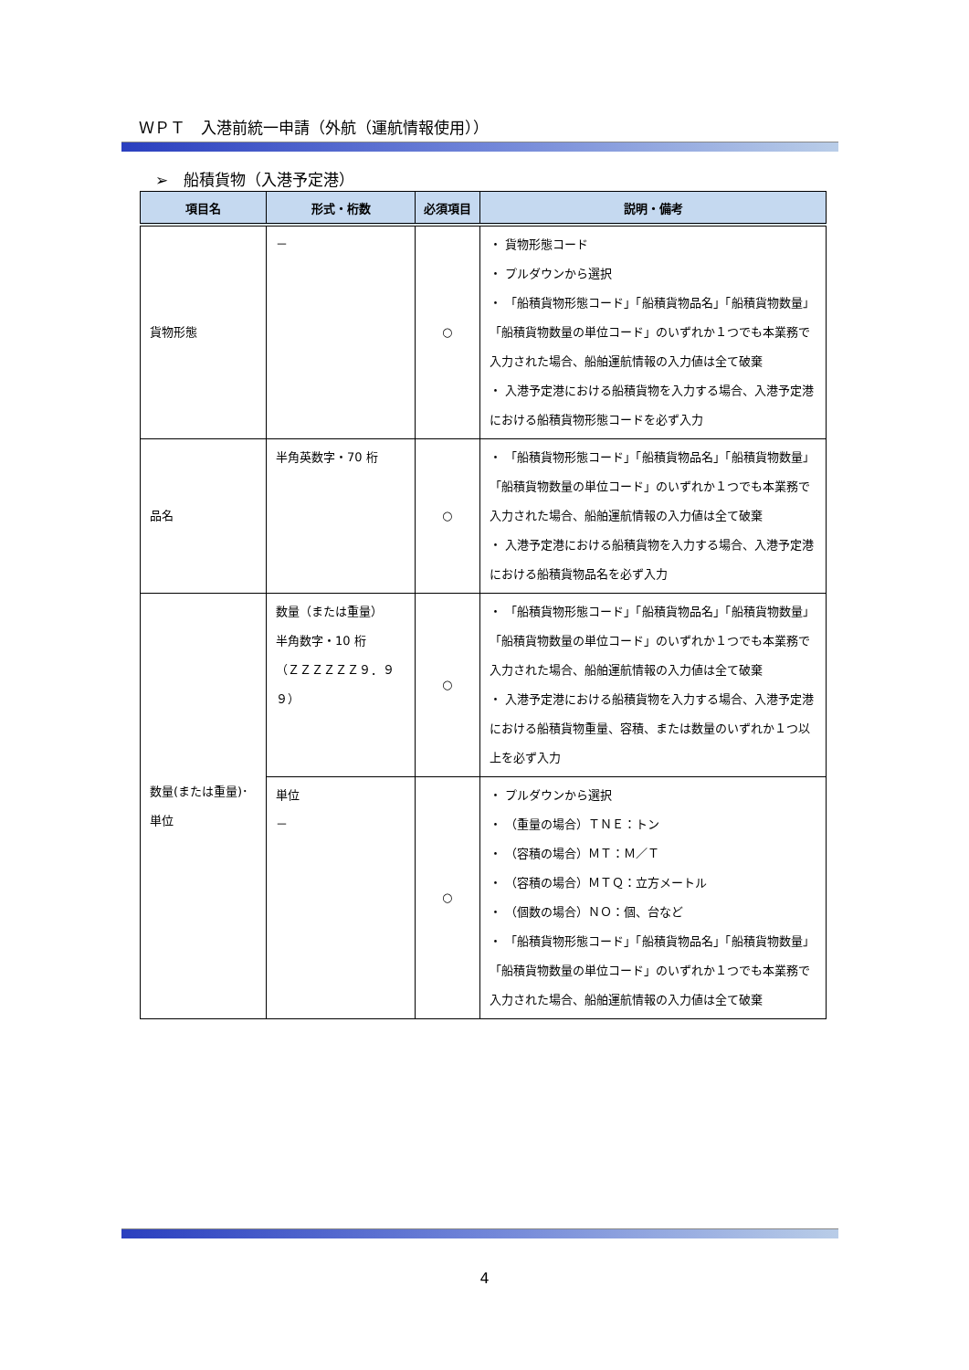ＷＰＴ　入港前統一申請（外航（運航情報使用））
➢　船積貨物（入港予定港）
| 項目名 | 形式・桁数 | 必須項目 | 説明・備考 |
| --- | --- | --- | --- |
| 貨物形態 | － | ○ | ・ 貨物形態コード ・ プルダウンから選択 ・ 「船積貨物形態コード」「船積貨物品名」「船積貨物数量」「船積貨物数量の単位コード」のいずれか１つでも本業務で入力された場合、船舶運航情報の入力値は全て破棄 ・ 入港予定港における船積貨物を入力する場合、入港予定港における船積貨物形態コードを必ず入力 |
| 品名 | 半角英数字・70 桁 | ○ | ・ 「船積貨物形態コード」「船積貨物品名」「船積貨物数量」「船積貨物数量の単位コード」のいずれか１つでも本業務で入力された場合、船舶運航情報の入力値は全て破棄 ・ 入港予定港における船積貨物を入力する場合、入港予定港における船積貨物品名を必ず入力 |
| 数量(または重量)･単位 | 数量（または重量） 半角数字・10 桁 （ＺＺＺＺＺＺ９．９９） | ○ | ・ 「船積貨物形態コード」「船積貨物品名」「船積貨物数量」「船積貨物数量の単位コード」のいずれか１つでも本業務で入力された場合、船舶運航情報の入力値は全て破棄 ・ 入港予定港における船積貨物を入力する場合、入港予定港における船積貨物重量、容積、または数量のいずれか１つ以上を必ず入力 |
| | 単位 － | ○ | ・ プルダウンから選択 ・ （重量の場合）ＴＮＥ：トン ・ （容積の場合）ＭＴ：Ｍ／Ｔ ・ （容積の場合）ＭＴＱ：立方メートル ・ （個数の場合）ＮＯ：個、台など ・ 「船積貨物形態コード」「船積貨物品名」「船積貨物数量」「船積貨物数量の単位コード」のいずれか１つでも本業務で入力された場合、船舶運航情報の入力値は全て破棄 |
4